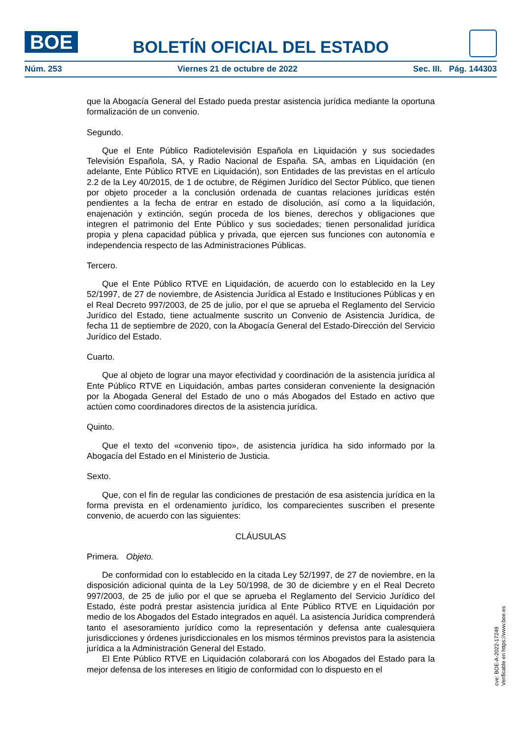BOE
BOLETÍN OFICIAL DEL ESTADO
Núm. 253 Viernes 21 de octubre de 2022 Sec. III. Pág. 144303
que la Abogacía General del Estado pueda prestar asistencia jurídica mediante la oportuna formalización de un convenio.
Segundo.
Que el Ente Público Radiotelevisión Española en Liquidación y sus sociedades Televisión Española, SA, y Radio Nacional de España. SA, ambas en Liquidación (en adelante, Ente Público RTVE en Liquidación), son Entidades de las previstas en el artículo 2.2 de la Ley 40/2015, de 1 de octubre, de Régimen Jurídico del Sector Público, que tienen por objeto proceder a la conclusión ordenada de cuantas relaciones jurídicas estén pendientes a la fecha de entrar en estado de disolución, así como a la liquidación, enajenación y extinción, según proceda de los bienes, derechos y obligaciones que integren el patrimonio del Ente Público y sus sociedades; tienen personalidad jurídica propia y plena capacidad pública y privada, que ejercen sus funciones con autonomía e independencia respecto de las Administraciones Públicas.
Tercero.
Que el Ente Público RTVE en Liquidación, de acuerdo con lo establecido en la Ley 52/1997, de 27 de noviembre, de Asistencia Jurídica al Estado e Instituciones Públicas y en el Real Decreto 997/2003, de 25 de julio, por el que se aprueba el Reglamento del Servicio Jurídico del Estado, tiene actualmente suscrito un Convenio de Asistencia Jurídica, de fecha 11 de septiembre de 2020, con la Abogacía General del Estado-Dirección del Servicio Jurídico del Estado.
Cuarto.
Que al objeto de lograr una mayor efectividad y coordinación de la asistencia jurídica al Ente Público RTVE en Liquidación, ambas partes consideran conveniente la designación por la Abogada General del Estado de uno o más Abogados del Estado en activo que actúen como coordinadores directos de la asistencia jurídica.
Quinto.
Que el texto del «convenio tipo», de asistencia jurídica ha sido informado por la Abogacía del Estado en el Ministerio de Justicia.
Sexto.
Que, con el fin de regular las condiciones de prestación de esa asistencia jurídica en la forma prevista en el ordenamiento jurídico, los comparecientes suscriben el presente convenio, de acuerdo con las siguientes:
CLÁUSULAS
Primera. Objeto.
De conformidad con lo establecido en la citada Ley 52/1997, de 27 de noviembre, en la disposición adicional quinta de la Ley 50/1998, de 30 de diciembre y en el Real Decreto 997/2003, de 25 de julio por el que se aprueba el Reglamento del Servicio Jurídico del Estado, éste podrá prestar asistencia jurídica al Ente Público RTVE en Liquidación por medio de los Abogados del Estado integrados en aquél. La asistencia Jurídica comprenderá tanto el asesoramiento jurídico como la representación y defensa ante cualesquiera jurisdicciones y órdenes jurisdiccionales en los mismos términos previstos para la asistencia jurídica a la Administración General del Estado.
El Ente Público RTVE en Liquidación colaborará con los Abogados del Estado para la mejor defensa de los intereses en litigio de conformidad con lo dispuesto en el
cve: BOE-A-2022-17249
Verificable en https://www.boe.es